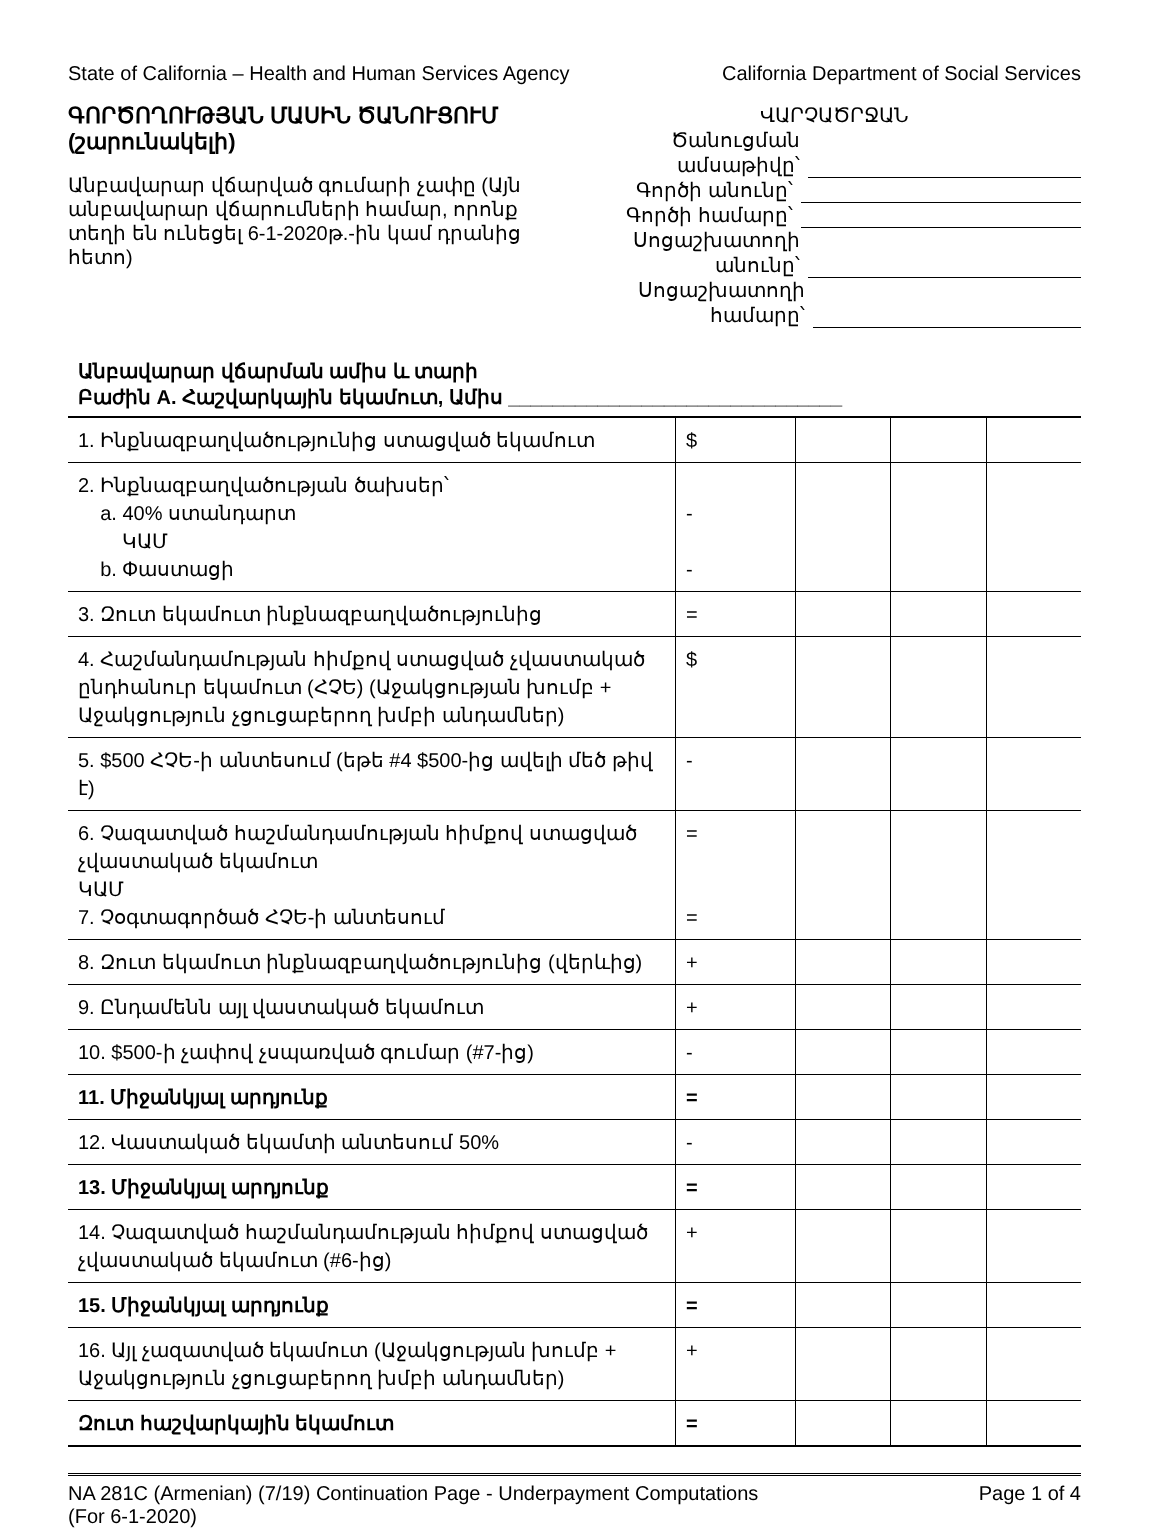State of California – Health and Human Services Agency California Department of Social Services
ԳՈՐԾՈՂՈՒԹՅԱՆ ՄԱՍԻՆ ԾԱՆՈՒՑՈՒՄ (շարունակելի)
Անբավարար վճարված գումարի չափը (Այն անբավարար վճարումների համար, որոնք տեղի են ունեցել 6-1-2020թ.-ին կամ դրանից հետո)
ՎԱՐՉԱԾՐՋԱՆ
Ծանուցման ամսաթիվը՝
Գործի անունը՝
Գործի համարը՝
Սոցաշխատողի անունը՝
Սոցաշխատողի համարը՝
Անբավարար վճարման ամիս և տարի
Բաժին A. Հաշվարկային եկամուտ, Ամիս ______________________________
| 1. Ինքնազբաղվածությունից ստացված եկամուտ | $ | | | |
| 2. Ինքնազբաղվածության ծախսեր՝ a. 40% ստանդարտ ԿԱՄ b. Փաստացի | - - | | | |
| 3. Զուտ եկամուտ ինքնազբաղվածությունից | = | | | |
| 4. Հաշմանդամության հիմքով ստացված չվաստակած ընդհանուր եկամուտ (ՀՉԵ) (Աջակցության խումբ + Աջակցություն չցուցաբերող խմբի անդամներ) | $ | | | |
| 5. $500 ՀՉԵ-ի անտեսում (եթե #4 $500-ից ավելի մեծ թիվ է) | - | | | |
| 6. Չազատված հաշմանդամության հիմքով ստացված չվաստակած եկամուտ ԿԱՄ 7. Չօգտագործած ՀՉԵ-ի անտեսում | = = | | | |
| 8. Զուտ եկամուտ ինքնազբաղվածությունից (վերևից) | + | | | |
| 9. Ընդամենն այլ վաստակած եկամուտ | + | | | |
| 10. $500-ի չափով չսպառված գումար (#7-ից) | - | | | |
| 11. Միջանկյալ արդյունք | = | | | |
| 12. Վաստակած եկամտի անտեսում 50% | - | | | |
| 13. Միջանկյալ արդյունք | = | | | |
| 14. Չազատված հաշմանդամության հիմքով ստացված չվաստակած եկամուտ (#6-ից) | + | | | |
| 15. Միջանկյալ արդյունք | = | | | |
| 16. Այլ չազատված եկամուտ (Աջակցության խումբ + Աջակցություն չցուցաբերող խմբի անդամներ) | + | | | |
| Զուտ հաշվարկային եկամուտ | = | | | |
NA 281C (Armenian) (7/19) Continuation Page - Underpayment Computations
(For 6-1-2020) Page 1 of 4